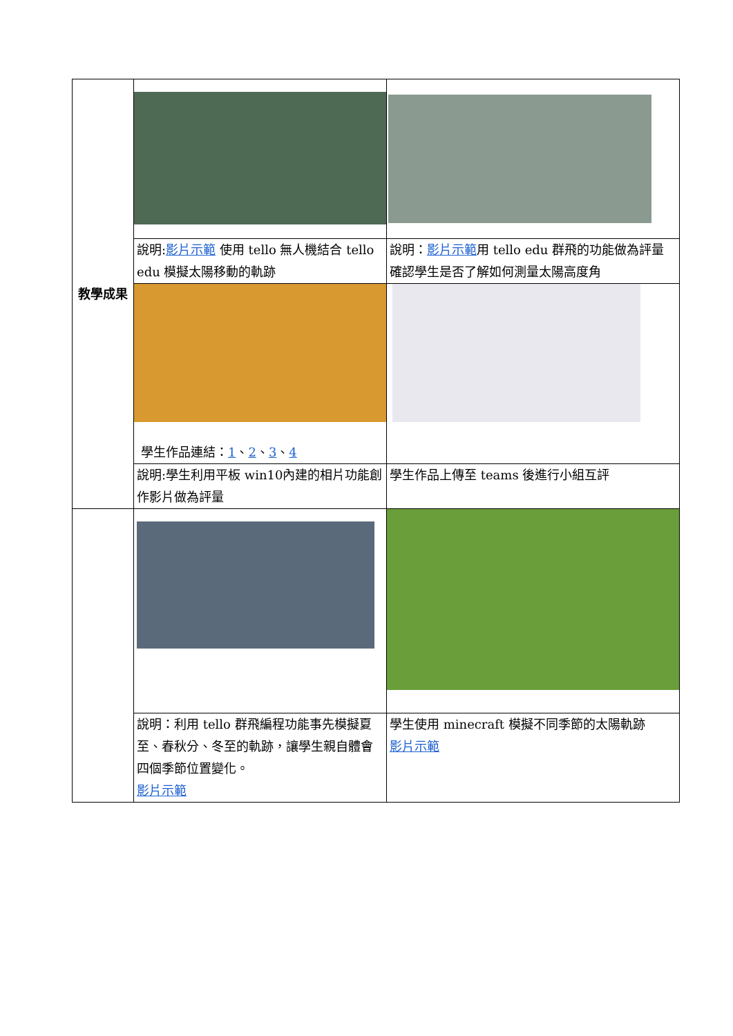| 教學成果 | | |
| | 說明: 影片示範 使用 tello 無人機結合 tello edu 模擬太陽移動的軌跡 | 說明： 影片示範 用 tello edu 群飛的功能做為評量確認學生是否了解如何測量太陽高度角 |
| | 學生作品連結： 1 、 2 、 3 、 4 | |
| | 說明:學生利用平板 win10內建的相片功能創作影片做為評量 | 學生作品上傳至 teams 後進行小組互評 |
| | 說明：利用 tello 群飛編程功能事先模擬夏至、春秋分、冬至的軌跡，讓學生親自體會四個季節位置變化。 影片示範 | 學生使用 minecraft 模擬不同季節的太陽軌跡 影片示範 |